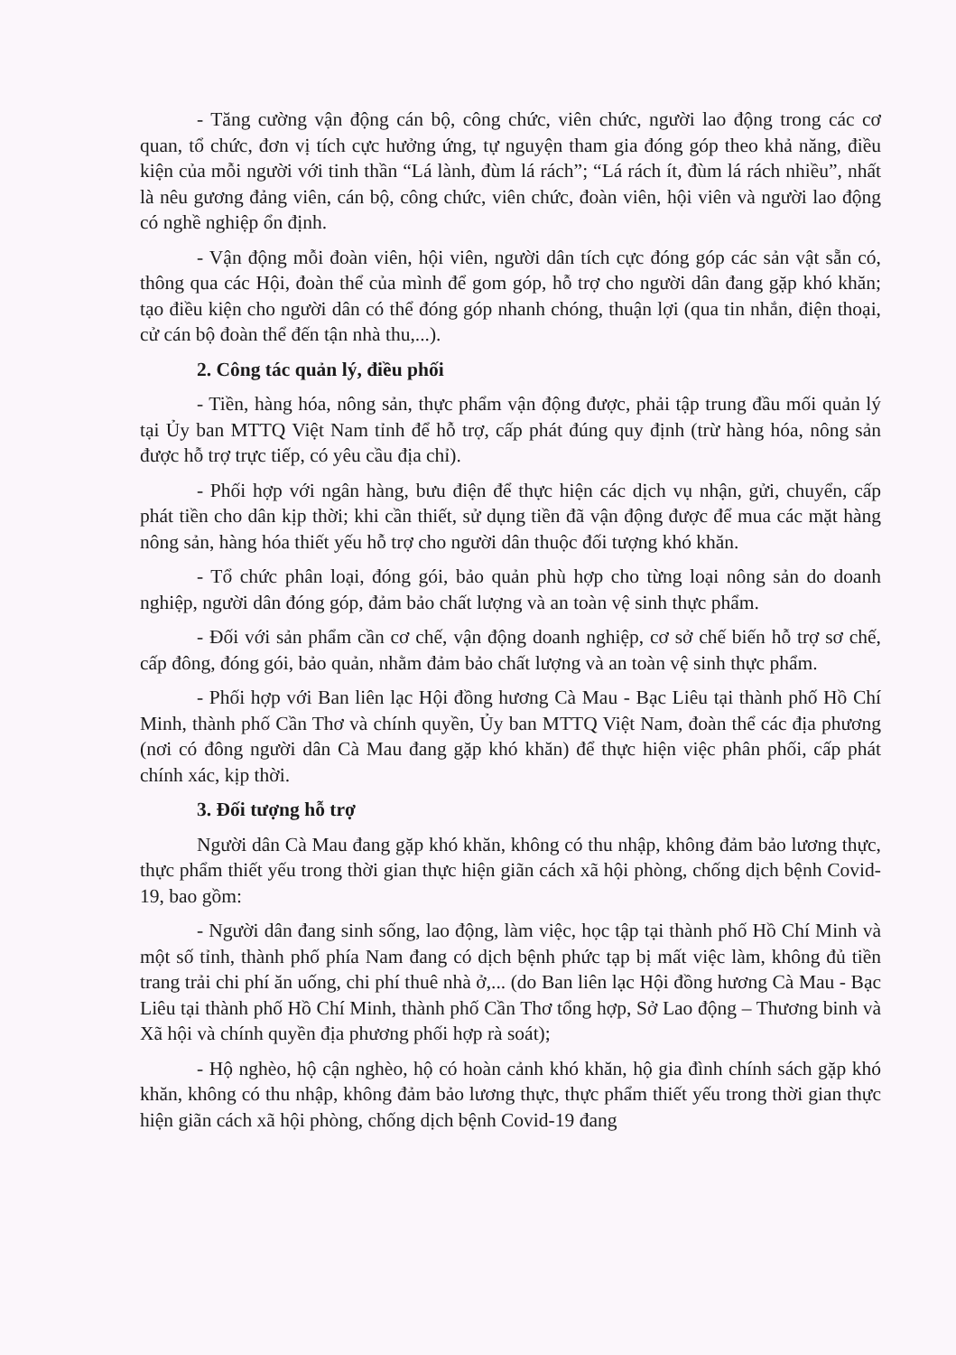- Tăng cường vận động cán bộ, công chức, viên chức, người lao động trong các cơ quan, tổ chức, đơn vị tích cực hưởng ứng, tự nguyện tham gia đóng góp theo khả năng, điều kiện của mỗi người với tinh thần “Lá lành, đùm lá rách”; “Lá rách ít, đùm lá rách nhiều”, nhất là nêu gương đảng viên, cán bộ, công chức, viên chức, đoàn viên, hội viên và người lao động có nghề nghiệp ổn định.
- Vận động mỗi đoàn viên, hội viên, người dân tích cực đóng góp các sản vật sẵn có, thông qua các Hội, đoàn thể của mình để gom góp, hỗ trợ cho người dân đang gặp khó khăn; tạo điều kiện cho người dân có thể đóng góp nhanh chóng, thuận lợi (qua tin nhắn, điện thoại, cử cán bộ đoàn thể đến tận nhà thu,...).
2. Công tác quản lý, điều phối
- Tiền, hàng hóa, nông sản, thực phẩm vận động được, phải tập trung đầu mối quản lý tại Ủy ban MTTQ Việt Nam tỉnh để hỗ trợ, cấp phát đúng quy định (trừ hàng hóa, nông sản được hỗ trợ trực tiếp, có yêu cầu địa chỉ).
- Phối hợp với ngân hàng, bưu điện để thực hiện các dịch vụ nhận, gửi, chuyển, cấp phát tiền cho dân kịp thời; khi cần thiết, sử dụng tiền đã vận động được để mua các mặt hàng nông sản, hàng hóa thiết yếu hỗ trợ cho người dân thuộc đối tượng khó khăn.
- Tổ chức phân loại, đóng gói, bảo quản phù hợp cho từng loại nông sản do doanh nghiệp, người dân đóng góp, đảm bảo chất lượng và an toàn vệ sinh thực phẩm.
- Đối với sản phẩm cần cơ chế, vận động doanh nghiệp, cơ sở chế biến hỗ trợ sơ chế, cấp đông, đóng gói, bảo quản, nhằm đảm bảo chất lượng và an toàn vệ sinh thực phẩm.
- Phối hợp với Ban liên lạc Hội đồng hương Cà Mau - Bạc Liêu tại thành phố Hồ Chí Minh, thành phố Cần Thơ và chính quyền, Ủy ban MTTQ Việt Nam, đoàn thể các địa phương (nơi có đông người dân Cà Mau đang gặp khó khăn) để thực hiện việc phân phối, cấp phát chính xác, kịp thời.
3. Đối tượng hỗ trợ
Người dân Cà Mau đang gặp khó khăn, không có thu nhập, không đảm bảo lương thực, thực phẩm thiết yếu trong thời gian thực hiện giãn cách xã hội phòng, chống dịch bệnh Covid-19, bao gồm:
- Người dân đang sinh sống, lao động, làm việc, học tập tại thành phố Hồ Chí Minh và một số tỉnh, thành phố phía Nam đang có dịch bệnh phức tạp bị mất việc làm, không đủ tiền trang trải chi phí ăn uống, chi phí thuê nhà ở,... (do Ban liên lạc Hội đồng hương Cà Mau - Bạc Liêu tại thành phố Hồ Chí Minh, thành phố Cần Thơ tổng hợp, Sở Lao động – Thương binh và Xã hội và chính quyền địa phương phối hợp rà soát);
- Hộ nghèo, hộ cận nghèo, hộ có hoàn cảnh khó khăn, hộ gia đình chính sách gặp khó khăn, không có thu nhập, không đảm bảo lương thực, thực phẩm thiết yếu trong thời gian thực hiện giãn cách xã hội phòng, chống dịch bệnh Covid-19 đang